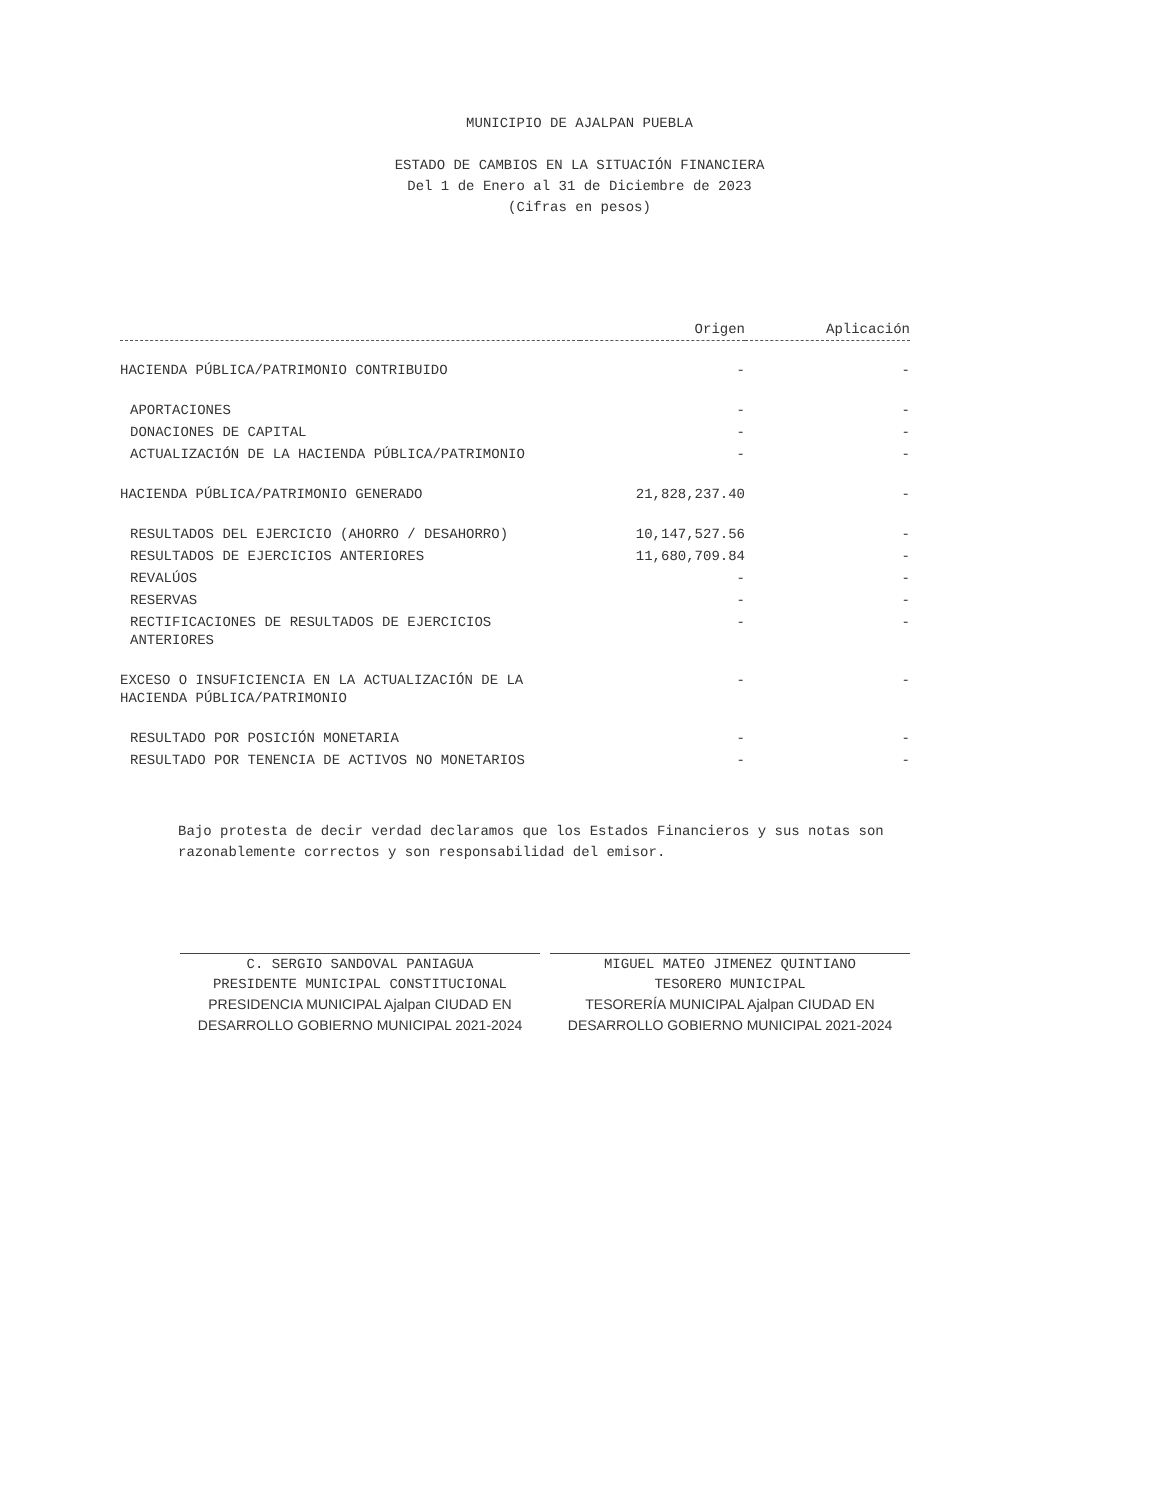MUNICIPIO DE AJALPAN PUEBLA
ESTADO DE CAMBIOS EN LA SITUACIÓN FINANCIERA
Del 1 de Enero al 31 de Diciembre de 2023
(Cifras en pesos)
| | Origen | Aplicación |
| --- | --- | --- |
| HACIENDA PÚBLICA/PATRIMONIO CONTRIBUIDO | - | - |
| APORTACIONES | - | - |
| DONACIONES DE CAPITAL | - | - |
| ACTUALIZACIÓN DE LA HACIENDA PÚBLICA/PATRIMONIO | - | - |
| HACIENDA PÚBLICA/PATRIMONIO GENERADO | 21,828,237.40 | - |
| RESULTADOS DEL EJERCICIO (AHORRO / DESAHORRO) | 10,147,527.56 | - |
| RESULTADOS DE EJERCICIOS ANTERIORES | 11,680,709.84 | - |
| REVALÚOS | - | - |
| RESERVAS | - | - |
| RECTIFICACIONES DE RESULTADOS DE EJERCICIOS ANTERIORES | - | - |
| EXCESO O INSUFICIENCIA EN LA ACTUALIZACIÓN DE LA HACIENDA PÚBLICA/PATRIMONIO | - | - |
| RESULTADO POR POSICIÓN MONETARIA | - | - |
| RESULTADO POR TENENCIA DE ACTIVOS NO MONETARIOS | - | - |
Bajo protesta de decir verdad declaramos que los Estados Financieros y sus notas son razonablemente correctos y son responsabilidad del emisor.
C. SERGIO SANDOVAL PANIAGUA
PRESIDENTE MUNICIPAL CONSTITUCIONAL
PRESIDENCIA MUNICIPAL Ajalpan CIUDAD EN DESARROLLO GOBIERNO MUNICIPAL 2021-2024
MIGUEL MATEO JIMENEZ QUINTIANO
TESORERO MUNICIPAL
TESORERÍA MUNICIPAL Ajalpan CIUDAD EN DESARROLLO GOBIERNO MUNICIPAL 2021-2024